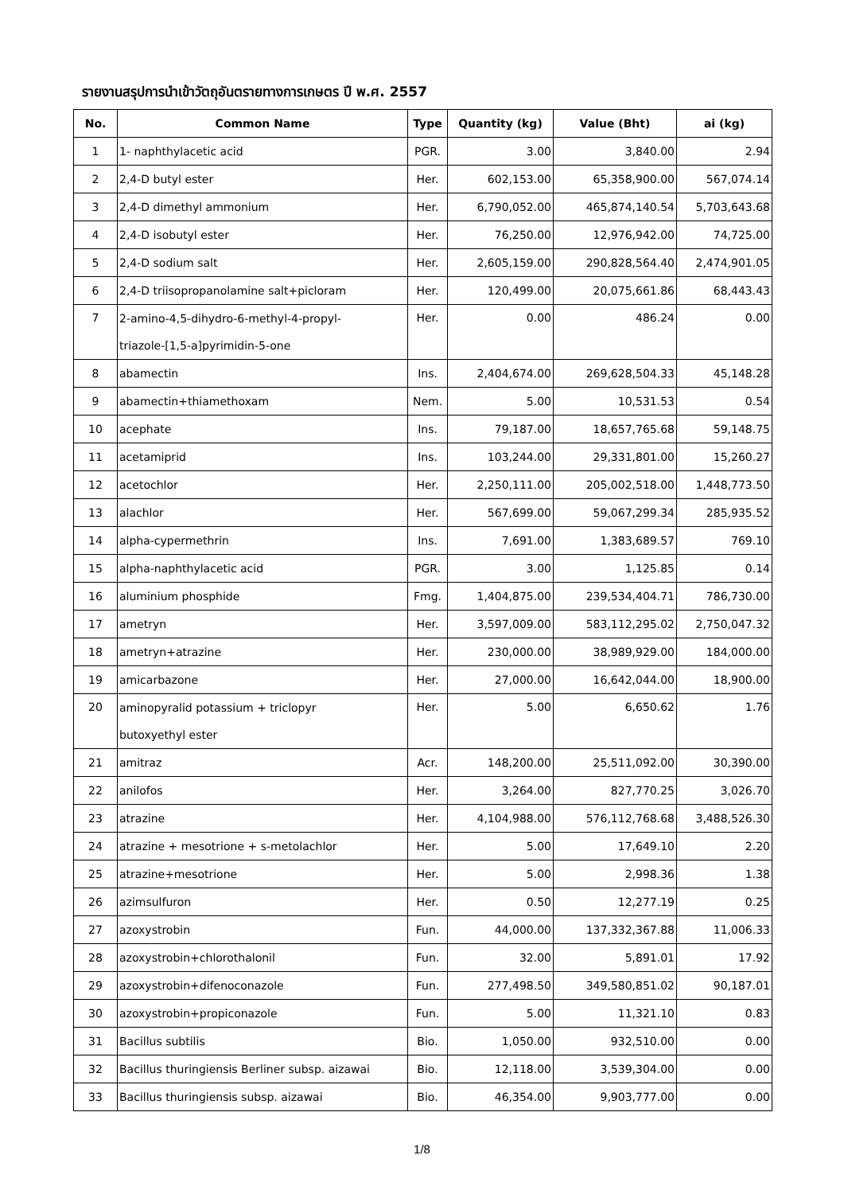รายงานสรุปการนำเข้าวัตถุอันตรายทางการเกษตร ปี พ.ศ. 2557
| No. | Common Name | Type | Quantity (kg) | Value (Bht) | ai (kg) |
| --- | --- | --- | --- | --- | --- |
| 1 | 1- naphthylacetic acid | PGR. | 3.00 | 3,840.00 | 2.94 |
| 2 | 2,4-D butyl ester | Her. | 602,153.00 | 65,358,900.00 | 567,074.14 |
| 3 | 2,4-D dimethyl ammonium | Her. | 6,790,052.00 | 465,874,140.54 | 5,703,643.68 |
| 4 | 2,4-D isobutyl ester | Her. | 76,250.00 | 12,976,942.00 | 74,725.00 |
| 5 | 2,4-D sodium salt | Her. | 2,605,159.00 | 290,828,564.40 | 2,474,901.05 |
| 6 | 2,4-D triisopropanolamine salt+picloram | Her. | 120,499.00 | 20,075,661.86 | 68,443.43 |
| 7 | 2-amino-4,5-dihydro-6-methyl-4-propyl- triazole-[1,5-a]pyrimidin-5-one | Her. | 0.00 | 486.24 | 0.00 |
| 8 | abamectin | Ins. | 2,404,674.00 | 269,628,504.33 | 45,148.28 |
| 9 | abamectin+thiamethoxam | Nem. | 5.00 | 10,531.53 | 0.54 |
| 10 | acephate | Ins. | 79,187.00 | 18,657,765.68 | 59,148.75 |
| 11 | acetamiprid | Ins. | 103,244.00 | 29,331,801.00 | 15,260.27 |
| 12 | acetochlor | Her. | 2,250,111.00 | 205,002,518.00 | 1,448,773.50 |
| 13 | alachlor | Her. | 567,699.00 | 59,067,299.34 | 285,935.52 |
| 14 | alpha-cypermethrin | Ins. | 7,691.00 | 1,383,689.57 | 769.10 |
| 15 | alpha-naphthylacetic acid | PGR. | 3.00 | 1,125.85 | 0.14 |
| 16 | aluminium phosphide | Fmg. | 1,404,875.00 | 239,534,404.71 | 786,730.00 |
| 17 | ametryn | Her. | 3,597,009.00 | 583,112,295.02 | 2,750,047.32 |
| 18 | ametryn+atrazine | Her. | 230,000.00 | 38,989,929.00 | 184,000.00 |
| 19 | amicarbazone | Her. | 27,000.00 | 16,642,044.00 | 18,900.00 |
| 20 | aminopyralid potassium + triclopyr butoxyethyl ester | Her. | 5.00 | 6,650.62 | 1.76 |
| 21 | amitraz | Acr. | 148,200.00 | 25,511,092.00 | 30,390.00 |
| 22 | anilofos | Her. | 3,264.00 | 827,770.25 | 3,026.70 |
| 23 | atrazine | Her. | 4,104,988.00 | 576,112,768.68 | 3,488,526.30 |
| 24 | atrazine + mesotrione + s-metolachlor | Her. | 5.00 | 17,649.10 | 2.20 |
| 25 | atrazine+mesotrione | Her. | 5.00 | 2,998.36 | 1.38 |
| 26 | azimsulfuron | Her. | 0.50 | 12,277.19 | 0.25 |
| 27 | azoxystrobin | Fun. | 44,000.00 | 137,332,367.88 | 11,006.33 |
| 28 | azoxystrobin+chlorothalonil | Fun. | 32.00 | 5,891.01 | 17.92 |
| 29 | azoxystrobin+difenoconazole | Fun. | 277,498.50 | 349,580,851.02 | 90,187.01 |
| 30 | azoxystrobin+propiconazole | Fun. | 5.00 | 11,321.10 | 0.83 |
| 31 | Bacillus subtilis | Bio. | 1,050.00 | 932,510.00 | 0.00 |
| 32 | Bacillus thuringiensis Berliner subsp. aizawai | Bio. | 12,118.00 | 3,539,304.00 | 0.00 |
| 33 | Bacillus thuringiensis subsp. aizawai | Bio. | 46,354.00 | 9,903,777.00 | 0.00 |
1/8